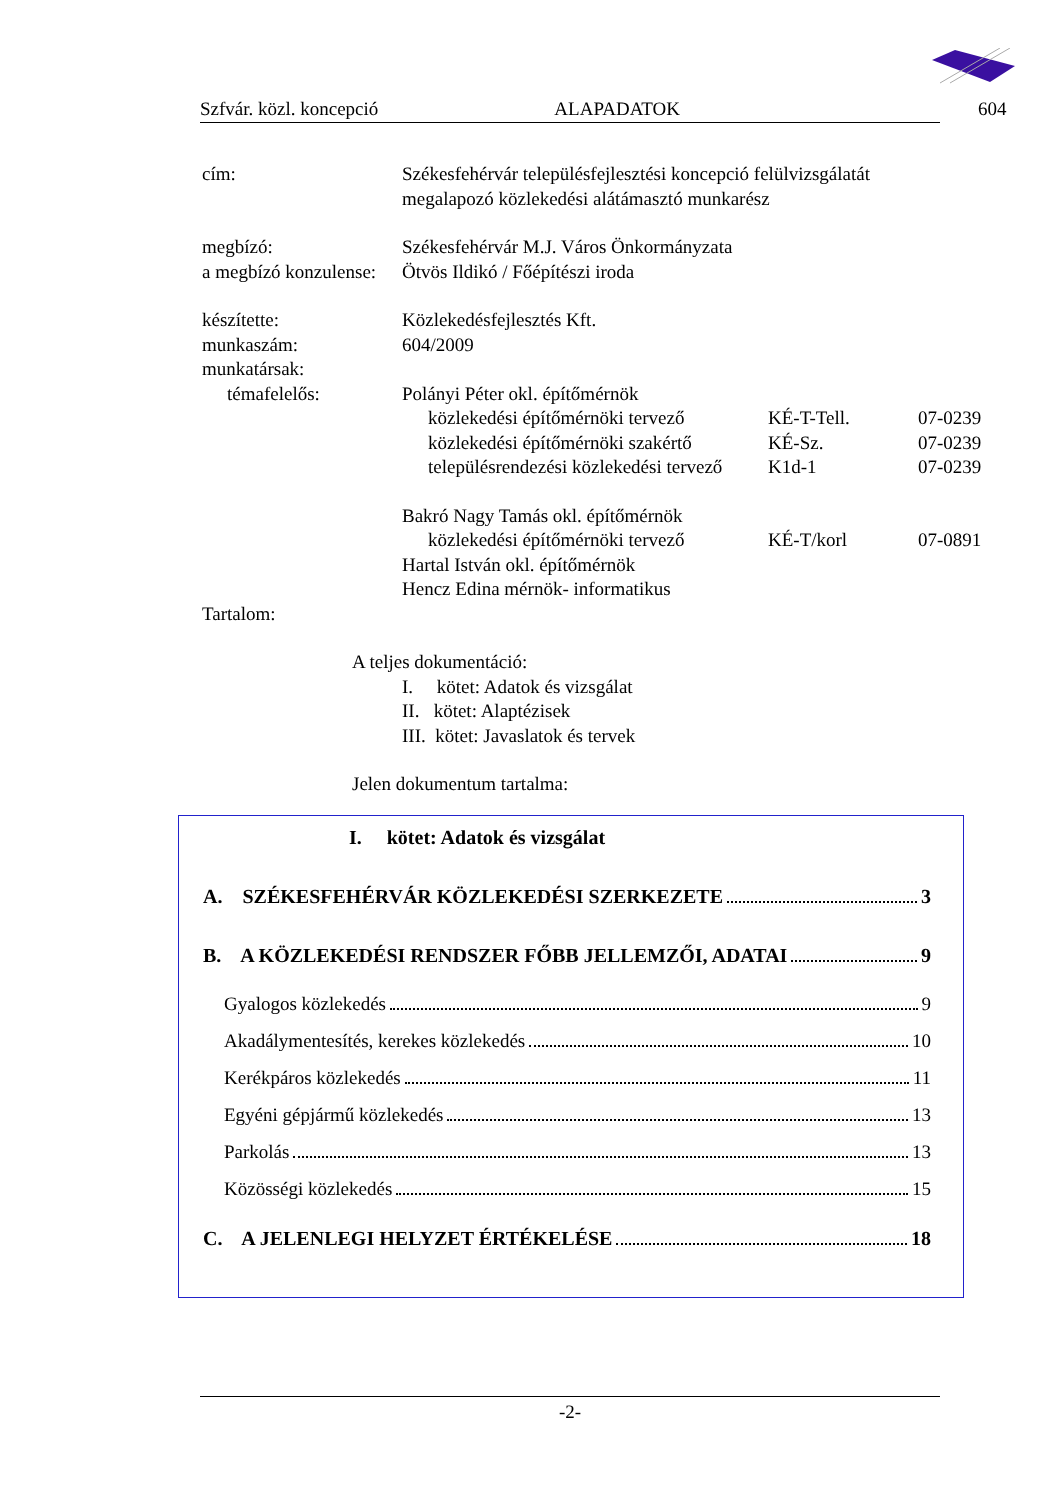Szfvár. közl. koncepció ALAPADATOK 604
cím: Székesfehérvár településfejlesztési koncepció felülvizsgálatát
megalapozó közlekedési alátámasztó munkarész
megbízó: Székesfehérvár M.J. Város Önkormányzata
a megbízó konzulense: Ötvös Ildikó / Főépítészi iroda
készítette: Közlekedésfejlesztés Kft.
munkaszám: 604/2009
munkatársak:
témafelelős: Polányi Péter okl. építőmérnök
közlekedési építőmérnöki tervező KÉ-T-Tell. 07-0239
közlekedési építőmérnöki szakértő KÉ-Sz. 07-0239
településrendezési közlekedési tervező K1d-1 07-0239
Bakró Nagy Tamás okl. építőmérnök
közlekedési építőmérnöki tervező KÉ-T/korl 07-0891
Hartal István okl. építőmérnök
Hencz Edina mérnök- informatikus
Tartalom:
A teljes dokumentáció:
I. kötet: Adatok és vizsgálat
II. kötet: Alaptézisek
III. kötet: Javaslatok és tervek
Jelen dokumentum tartalma:
I. kötet: Adatok és vizsgálat
A. SZÉKESFEHÉRVÁR KÖZLEKEDÉSI SZERKEZETE 3
B. A KÖZLEKEDÉSI RENDSZER FŐBB JELLEMZŐI, ADATAI 9
Gyalogos közlekedés 9
Akadálymentesítés, kerekes közlekedés 10
Kerékpáros közlekedés 11
Egyéni gépjármű közlekedés 13
Parkolás 13
Közösségi közlekedés 15
C. A JELENLEGI HELYZET ÉRTÉKELÉSE 18
-2-